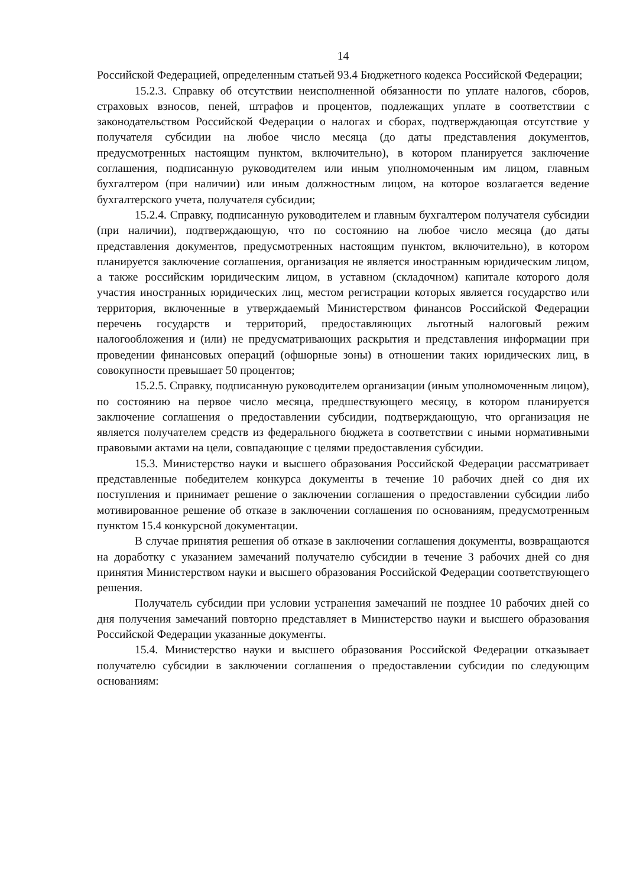14
Российской Федерацией, определенным статьей 93.4 Бюджетного кодекса Российской Федерации;
15.2.3. Справку об отсутствии неисполненной обязанности по уплате налогов, сборов, страховых взносов, пеней, штрафов и процентов, подлежащих уплате в соответствии с законодательством Российской Федерации о налогах и сборах, подтверждающая отсутствие у получателя субсидии на любое число месяца (до даты представления документов, предусмотренных настоящим пунктом, включительно), в котором планируется заключение соглашения, подписанную руководителем или иным уполномоченным им лицом, главным бухгалтером (при наличии) или иным должностным лицом, на которое возлагается ведение бухгалтерского учета, получателя субсидии;
15.2.4. Справку, подписанную руководителем и главным бухгалтером получателя субсидии (при наличии), подтверждающую, что по состоянию на любое число месяца (до даты представления документов, предусмотренных настоящим пунктом, включительно), в котором планируется заключение соглашения, организация не является иностранным юридическим лицом, а также российским юридическим лицом, в уставном (складочном) капитале которого доля участия иностранных юридических лиц, местом регистрации которых является государство или территория, включенные в утверждаемый Министерством финансов Российской Федерации перечень государств и территорий, предоставляющих льготный налоговый режим налогообложения и (или) не предусматривающих раскрытия и представления информации при проведении финансовых операций (офшорные зоны) в отношении таких юридических лиц, в совокупности превышает 50 процентов;
15.2.5. Справку, подписанную руководителем организации (иным уполномоченным лицом), по состоянию на первое число месяца, предшествующего месяцу, в котором планируется заключение соглашения о предоставлении субсидии, подтверждающую, что организация не является получателем средств из федерального бюджета в соответствии с иными нормативными правовыми актами на цели, совпадающие с целями предоставления субсидии.
15.3. Министерство науки и высшего образования Российской Федерации рассматривает представленные победителем конкурса документы в течение 10 рабочих дней со дня их поступления и принимает решение о заключении соглашения о предоставлении субсидии либо мотивированное решение об отказе в заключении соглашения по основаниям, предусмотренным пунктом 15.4 конкурсной документации.
В случае принятия решения об отказе в заключении соглашения документы, возвращаются на доработку с указанием замечаний получателю субсидии в течение 3 рабочих дней со дня принятия Министерством науки и высшего образования Российской Федерации соответствующего решения.
Получатель субсидии при условии устранения замечаний не позднее 10 рабочих дней со дня получения замечаний повторно представляет в Министерство науки и высшего образования Российской Федерации указанные документы.
15.4. Министерство науки и высшего образования Российской Федерации отказывает получателю субсидии в заключении соглашения о предоставлении субсидии по следующим основаниям: